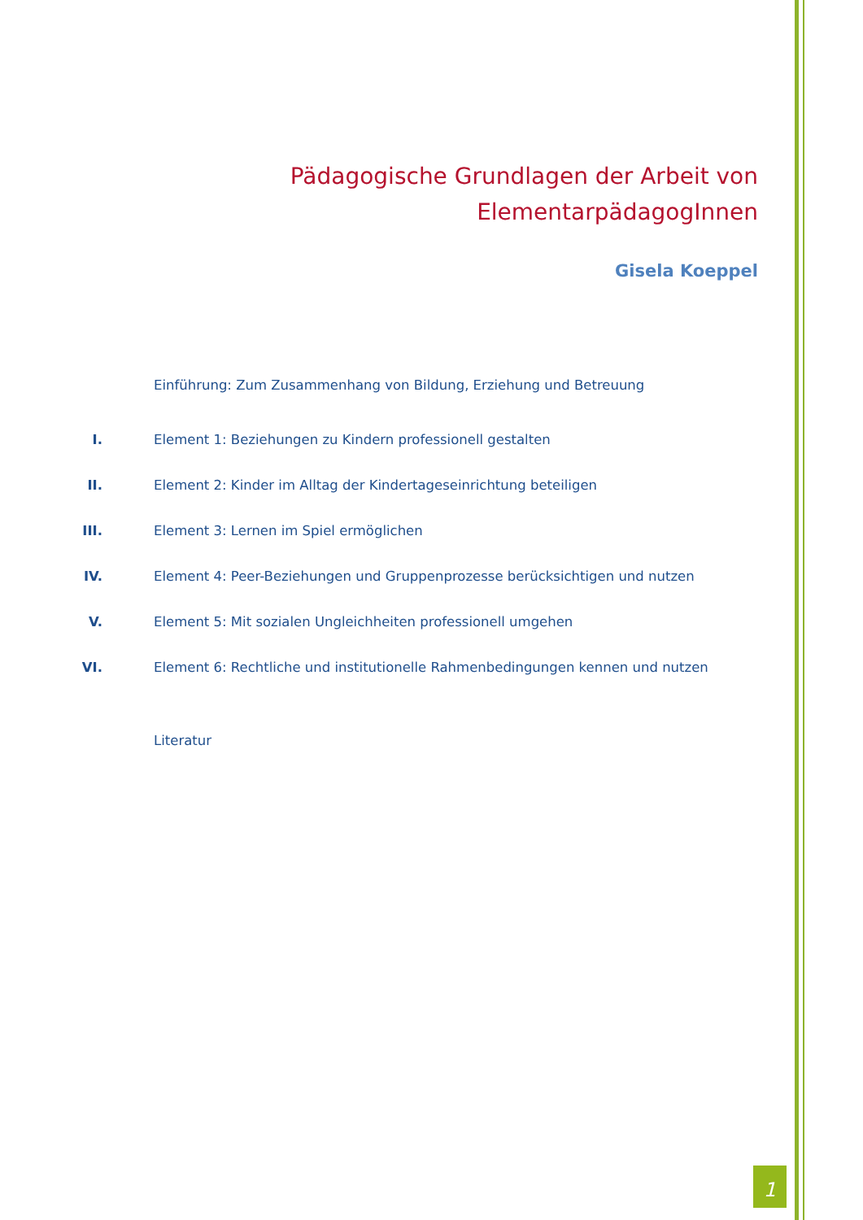Pädagogische Grundlagen der Arbeit von ElementarpädagogInnen
Gisela Koeppel
Einführung: Zum Zusammenhang von Bildung, Erziehung und Betreuung
I. Element 1: Beziehungen zu Kindern professionell gestalten
II. Element 2: Kinder im Alltag der Kindertageseinrichtung beteiligen
III. Element 3: Lernen im Spiel ermöglichen
IV. Element 4: Peer-Beziehungen und Gruppenprozesse berücksichtigen und nutzen
V. Element 5: Mit sozialen Ungleichheiten professionell umgehen
VI. Element 6: Rechtliche und institutionelle Rahmenbedingungen kennen und nutzen
Literatur
1